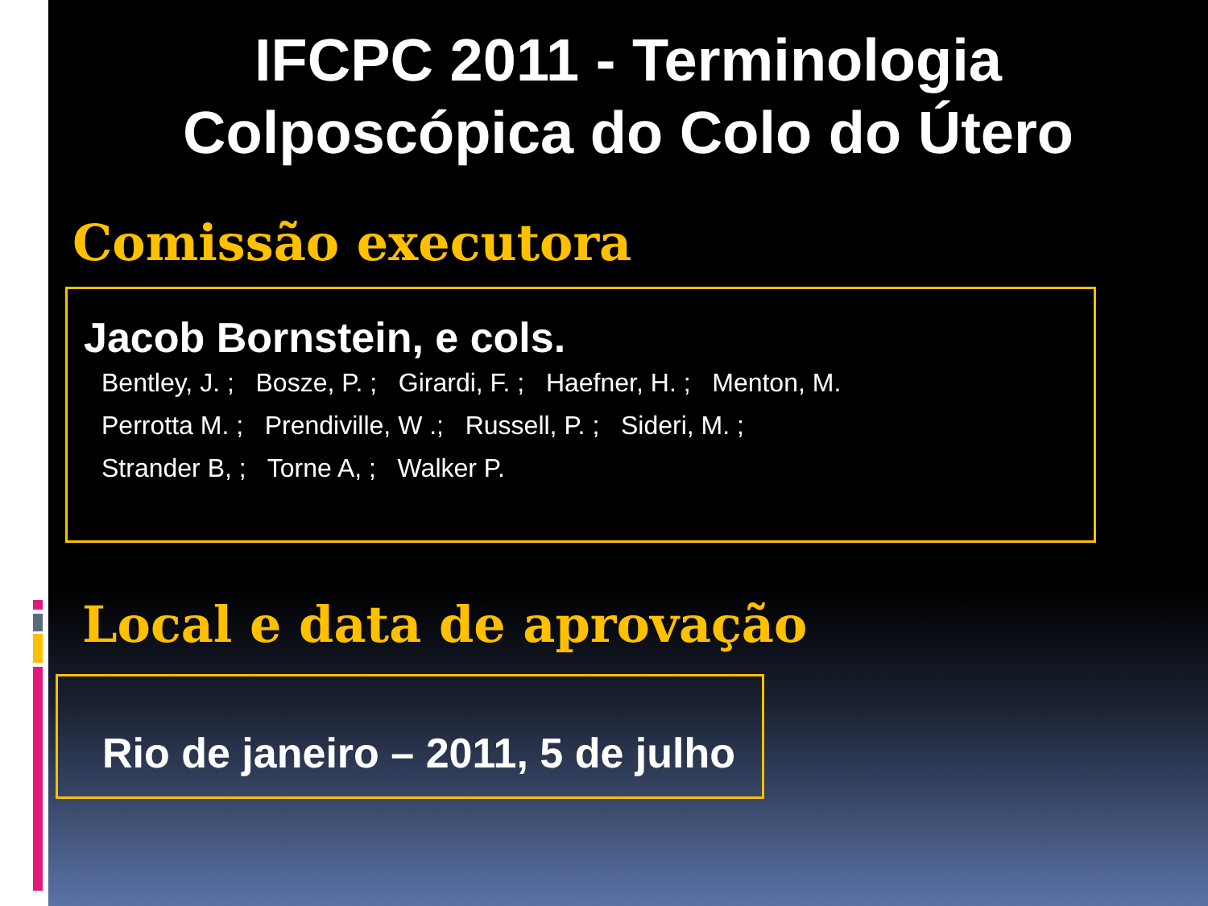IFCPC 2011 - Terminologia
Colposcópica do Colo do Útero
Comissão executora
Jacob Bornstein, e cols.
Bentley, J. ; Bosze, P. ; Girardi, F. ; Haefner, H. ; Menton, M.
Perrotta M. ; Prendiville, W .; Russell, P. ; Sideri, M. ;
Strander B, ; Torne A, ; Walker P.
Local e data de aprovação
Rio de janeiro – 2011, 5 de julho